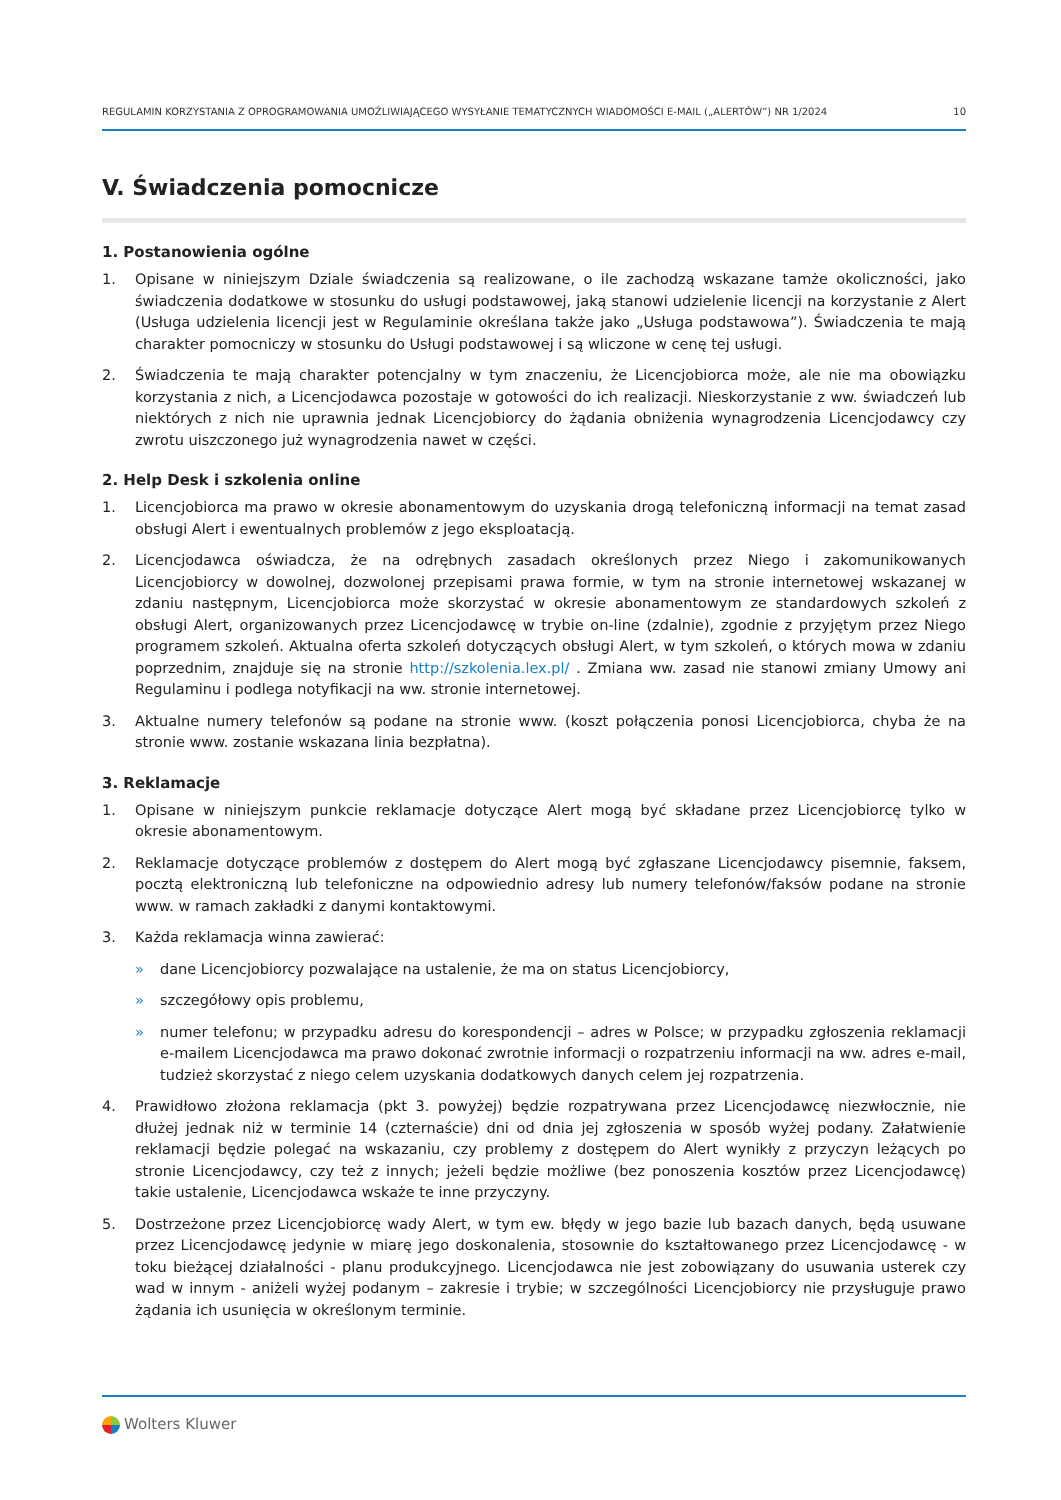REGULAMIN KORZYSTANIA Z OPROGRAMOWANIA UMOŻLIWIAJĄCEGO WYSYŁANIE TEMATYCZNYCH WIADOMOŚCI E-MAIL („ALERTÓW”) NR 1/2024 10
V. Świadczenia pomocnicze
1. Postanowienia ogólne
1. Opisane w niniejszym Dziale świadczenia są realizowane, o ile zachodzą wskazane tamże okoliczności, jako świadczenia dodatkowe w stosunku do usługi podstawowej, jaką stanowi udzielenie licencji na korzystanie z Alert (Usługa udzielenia licencji jest w Regulaminie określana także jako „Usługa podstawowa”). Świadczenia te mają charakter pomocniczy w stosunku do Usługi podstawowej i są wliczone w cenę tej usługi.
2. Świadczenia te mają charakter potencjalny w tym znaczeniu, że Licencjobiorca może, ale nie ma obowiązku korzystania z nich, a Licencjodawca pozostaje w gotowości do ich realizacji. Nieskorzystanie z ww. świadczeń lub niektórych z nich nie uprawnia jednak Licencjobiorcy do żądania obniżenia wynagrodzenia Licencjodawcy czy zwrotu uiszczonego już wynagrodzenia nawet w części.
2. Help Desk i szkolenia online
1. Licencjobiorca ma prawo w okresie abonamentowym do uzyskania drogą telefoniczną informacji na temat zasad obsługi Alert i ewentualnych problemów z jego eksploatacją.
2. Licencjodawca oświadcza, że na odrębnych zasadach określonych przez Niego i zakomunikowanych Licencjobiorcy w dowolnej, dozwolonej przepisami prawa formie, w tym na stronie internetowej wskazanej w zdaniu następnym, Licencjobiorca może skorzystać w okresie abonamentowym ze standardowych szkoleń z obsługi Alert, organizowanych przez Licencjodawcę w trybie on-line (zdalnie), zgodnie z przyjętym przez Niego programem szkoleń. Aktualna oferta szkoleń dotyczących obsługi Alert, w tym szkoleń, o których mowa w zdaniu poprzednim, znajduje się na stronie http://szkolenia.lex.pl/ . Zmiana ww. zasad nie stanowi zmiany Umowy ani Regulaminu i podlega notyfikacji na ww. stronie internetowej.
3. Aktualne numery telefonów są podane na stronie www. (koszt połączenia ponosi Licencjobiorca, chyba że na stronie www. zostanie wskazana linia bezpłatna).
3. Reklamacje
1. Opisane w niniejszym punkcie reklamacje dotyczące Alert mogą być składane przez Licencjobiorcę tylko w okresie abonamentowym.
2. Reklamacje dotyczące problemów z dostępem do Alert mogą być zgłaszane Licencjodawcy pisemnie, faksem, pocztą elektroniczną lub telefoniczne na odpowiednio adresy lub numery telefonów/faksów podane na stronie www. w ramach zakładki z danymi kontaktowymi.
3. Każda reklamacja winna zawierać:
» dane Licencjobiorcy pozwalające na ustalenie, że ma on status Licencjobiorcy,
» szczegółowy opis problemu,
» numer telefonu; w przypadku adresu do korespondencji – adres w Polsce; w przypadku zgłoszenia reklamacji e-mailem Licencjodawca ma prawo dokonać zwrotnie informacji o rozpatrzeniu informacji na ww. adres e-mail, tudzież skorzystać z niego celem uzyskania dodatkowych danych celem jej rozpatrzenia.
4. Prawidłowo złożona reklamacja (pkt 3. powyżej) będzie rozpatrywana przez Licencjodawcę niezwłocznie, nie dłużej jednak niż w terminie 14 (czternaście) dni od dnia jej zgłoszenia w sposób wyżej podany. Załatwienie reklamacji będzie polegać na wskazaniu, czy problemy z dostępem do Alert wynikły z przyczyn leżących po stronie Licencjodawcy, czy też z innych; jeżeli będzie możliwe (bez ponoszenia kosztów przez Licencjodawcę) takie ustalenie, Licencjodawca wskaże te inne przyczyny.
5. Dostrzeżone przez Licencjobiorcę wady Alert, w tym ew. błędy w jego bazie lub bazach danych, będą usuwane przez Licencjodawcę jedynie w miarę jego doskonalenia, stosownie do kształtowanego przez Licencjodawcę - w toku bieżącej działalności - planu produkcyjnego. Licencjodawca nie jest zobowiązany do usuwania usterek czy wad w innym - aniżeli wyżej podanym – zakresie i trybie; w szczególności Licencjobiorcy nie przysługuje prawo żądania ich usunięcia w określonym terminie.
Wolters Kluwer